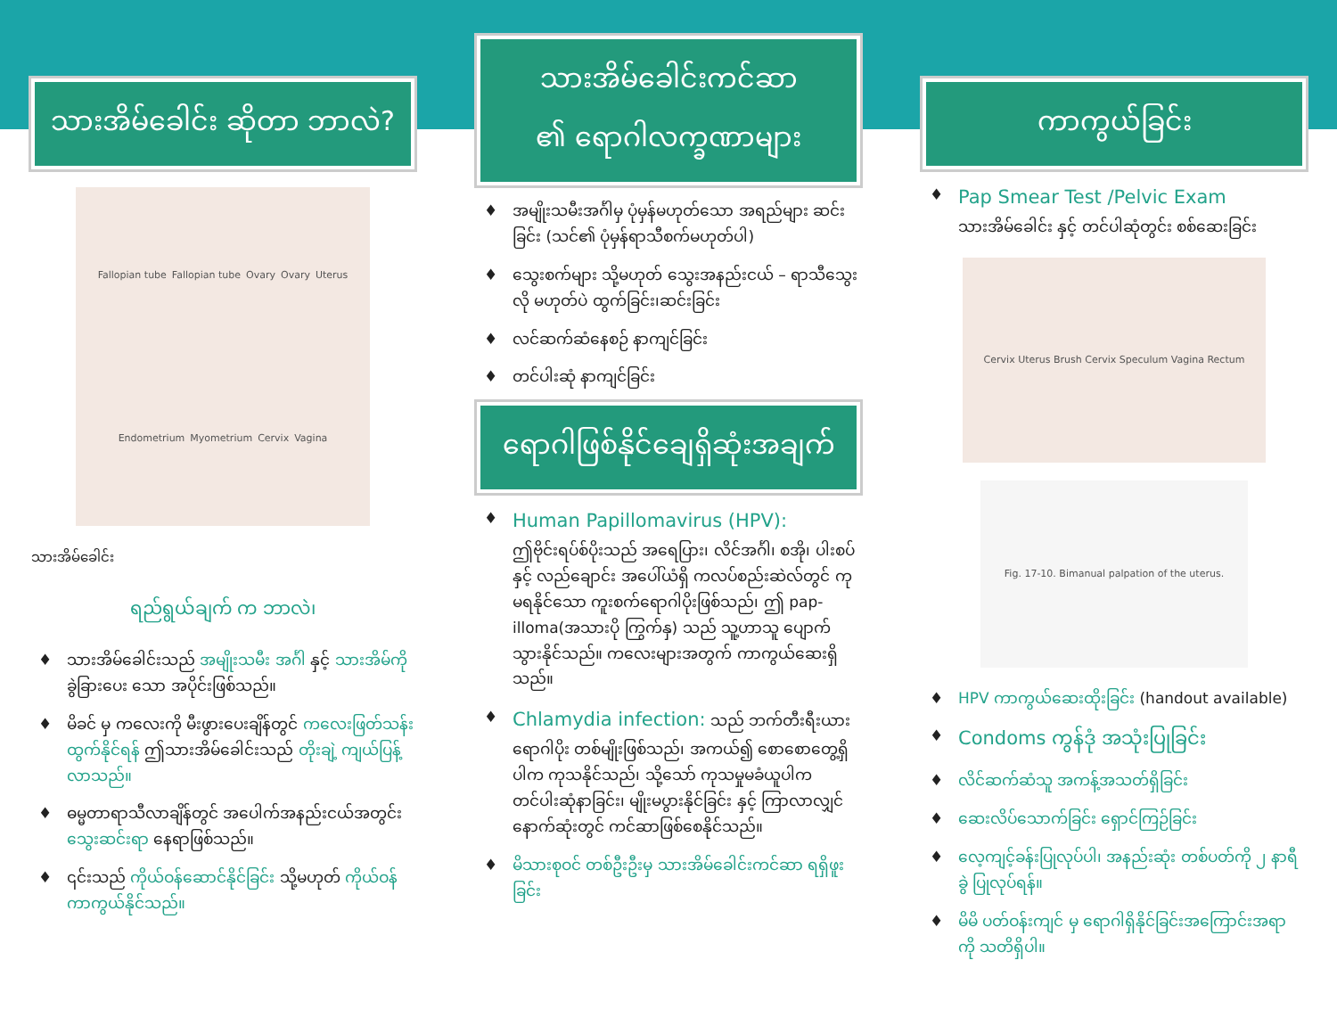သားအိမ်ခေါင်း ဆိုတာ ဘာလဲ?
Fallopian tube Fallopian tube Ovary Ovary Uterus Endometrium Myometrium Cervix Vagina
သားအိမ်ခေါင်း
ရည်ရွယ်ချက် က ဘာလဲ၊
♦ သားအိမ်ခေါင်းသည် အမျိုးသမီး အင်္ဂါ နှင့် သားအိမ်ကို ခွဲခြားပေး သော အပိုင်းဖြစ်သည်။
♦ မိခင် မှ ကလေးကို မီးဖွားပေးချိန်တွင် ကလေးဖြတ်သန်းထွက်နိုင်ရန် ဤသားအိမ်ခေါင်းသည် တိုးချဲ့ ကျယ်ပြန့်လာသည်။
♦ ဓမ္မတာရာသီလာချိန်တွင် အပေါက်အနည်းငယ်အတွင်း သွေးဆင်းရာ နေရာဖြစ်သည်။
♦ ၎င်းသည် ကိုယ်ဝန်ဆောင်နိုင်ခြင်း သို့မဟုတ် ကိုယ်ဝန်ကာကွယ်နိုင်သည်။
သားအိမ်ခေါင်းကင်ဆာ
၏ ရောဂါလက္ခဏာများ
♦ အမျိုးသမီးအင်္ဂါမှ ပုံမှန်မဟုတ်သော အရည်များ ဆင်းခြင်း (သင်၏ ပုံမှန်ရာသီစက်မဟုတ်ပါ)
♦ သွေးစက်များ သို့မဟုတ် သွေးအနည်းငယ် – ရာသီသွေးလို မဟုတ်ပဲ ထွက်ခြင်း၊ဆင်းခြင်း
♦ လင်ဆက်ဆံနေစဉ် နာကျင်ခြင်း
♦ တင်ပါးဆုံ နာကျင်ခြင်း
ရောဂါဖြစ်နိုင်ချေရှိဆုံးအချက်
♦ Human Papillomavirus (HPV):
ဤဗိုင်းရပ်စ်ပိုးသည် အရေပြား၊ လိင်အင်္ဂါ၊ စအို၊ ပါးစပ် နှင့် လည်ချောင်း အပေါ်ယံရှိ ကလပ်စည်းဆဲလ်တွင် ကုမရနိုင်သော ကူးစက်ရောဂါပိုးဖြစ်သည်၊ ဤ pap-illoma(အသားပို ကြွက်နှ) သည် သူ့ဟာသူ ပျောက်သွားနိုင်သည်။ ကလေးများအတွက် ကာကွယ်ဆေးရှိသည်။
♦ Chlamydia infection: သည် ဘက်တီးရီးယား ရောဂါပိုး တစ်မျိုးဖြစ်သည်၊ အကယ်၍ စောစောတွေ့ရှိပါက ကုသနိုင်သည်၊ သို့သော် ကုသမှုမခံယူပါက တင်ပါးဆုံနာခြင်း၊ မျိုးမပွားနိုင်ခြင်း နှင့် ကြာလာလျှင် နောက်ဆုံးတွင် ကင်ဆာဖြစ်စေနိုင်သည်။
♦ မိသားစုဝင် တစ်ဦးဦးမှ သားအိမ်ခေါင်းကင်ဆာ ရရှိဖူးခြင်း
ကာကွယ်ခြင်း
♦ Pap Smear Test /Pelvic Exam
သားအိမ်ခေါင်း နှင့် တင်ပါဆုံတွင်း စစ်ဆေးခြင်း
Cervix Uterus Brush Cervix Speculum Vagina Rectum
Fig. 17-10. Bimanual palpation of the uterus.
♦ HPV ကာကွယ်ဆေးထိုးခြင်း (handout available)
♦ Condoms ကွန်ဒုံ အသုံးပြုခြင်း
♦ လိင်ဆက်ဆံသူ အကန့်အသတ်ရှိခြင်း
♦ ဆေးလိပ်သောက်ခြင်း ရှောင်ကြဉ်ခြင်း
♦ လေ့ကျင့်ခန်းပြုလုပ်ပါ၊ အနည်းဆုံး တစ်ပတ်ကို ၂ နာရီခွဲ ပြုလုပ်ရန်။
♦ မိမိ ပတ်ဝန်းကျင် မှ ရောဂါရှိနိုင်ခြင်းအကြောင်းအရာ ကို သတိရှိပါ။